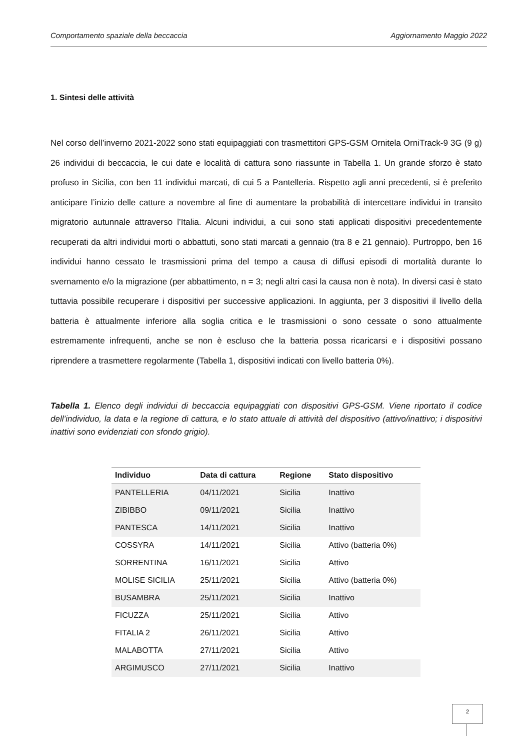Comportamento spaziale della beccaccia Aggiornamento Maggio 2022
1. Sintesi delle attività
Nel corso dell’inverno 2021-2022 sono stati equipaggiati con trasmettitori GPS-GSM Ornitela OrniTrack-9 3G (9 g) 26 individui di beccaccia, le cui date e località di cattura sono riassunte in Tabella 1. Un grande sforzo è stato profuso in Sicilia, con ben 11 individui marcati, di cui 5 a Pantelleria. Rispetto agli anni precedenti, si è preferito anticipare l’inizio delle catture a novembre al fine di aumentare la probabilità di intercettare individui in transito migratorio autunnale attraverso l’Italia. Alcuni individui, a cui sono stati applicati dispositivi precedentemente recuperati da altri individui morti o abbattuti, sono stati marcati a gennaio (tra 8 e 21 gennaio). Purtroppo, ben 16 individui hanno cessato le trasmissioni prima del tempo a causa di diffusi episodi di mortalità durante lo svernamento e/o la migrazione (per abbattimento, n = 3; negli altri casi la causa non è nota). In diversi casi è stato tuttavia possibile recuperare i dispositivi per successive applicazioni. In aggiunta, per 3 dispositivi il livello della batteria è attualmente inferiore alla soglia critica e le trasmissioni o sono cessate o sono attualmente estremamente infrequenti, anche se non è escluso che la batteria possa ricaricarsi e i dispositivi possano riprendere a trasmettere regolarmente (Tabella 1, dispositivi indicati con livello batteria 0%).
Tabella 1. Elenco degli individui di beccaccia equipaggiati con dispositivi GPS-GSM. Viene riportato il codice dell’individuo, la data e la regione di cattura, e lo stato attuale di attività del dispositivo (attivo/inattivo; i dispositivi inattivi sono evidenziati con sfondo grigio).
| Individuo | Data di cattura | Regione | Stato dispositivo |
| --- | --- | --- | --- |
| PANTELLERIA | 04/11/2021 | Sicilia | Inattivo |
| ZIBIBBO | 09/11/2021 | Sicilia | Inattivo |
| PANTESCA | 14/11/2021 | Sicilia | Inattivo |
| COSSYRA | 14/11/2021 | Sicilia | Attivo (batteria 0%) |
| SORRENTINA | 16/11/2021 | Sicilia | Attivo |
| MOLISE SICILIA | 25/11/2021 | Sicilia | Attivo (batteria 0%) |
| BUSAMBRA | 25/11/2021 | Sicilia | Inattivo |
| FICUZZA | 25/11/2021 | Sicilia | Attivo |
| FITALIA 2 | 26/11/2021 | Sicilia | Attivo |
| MALABOTTA | 27/11/2021 | Sicilia | Attivo |
| ARGIMUSCO | 27/11/2021 | Sicilia | Inattivo |
2